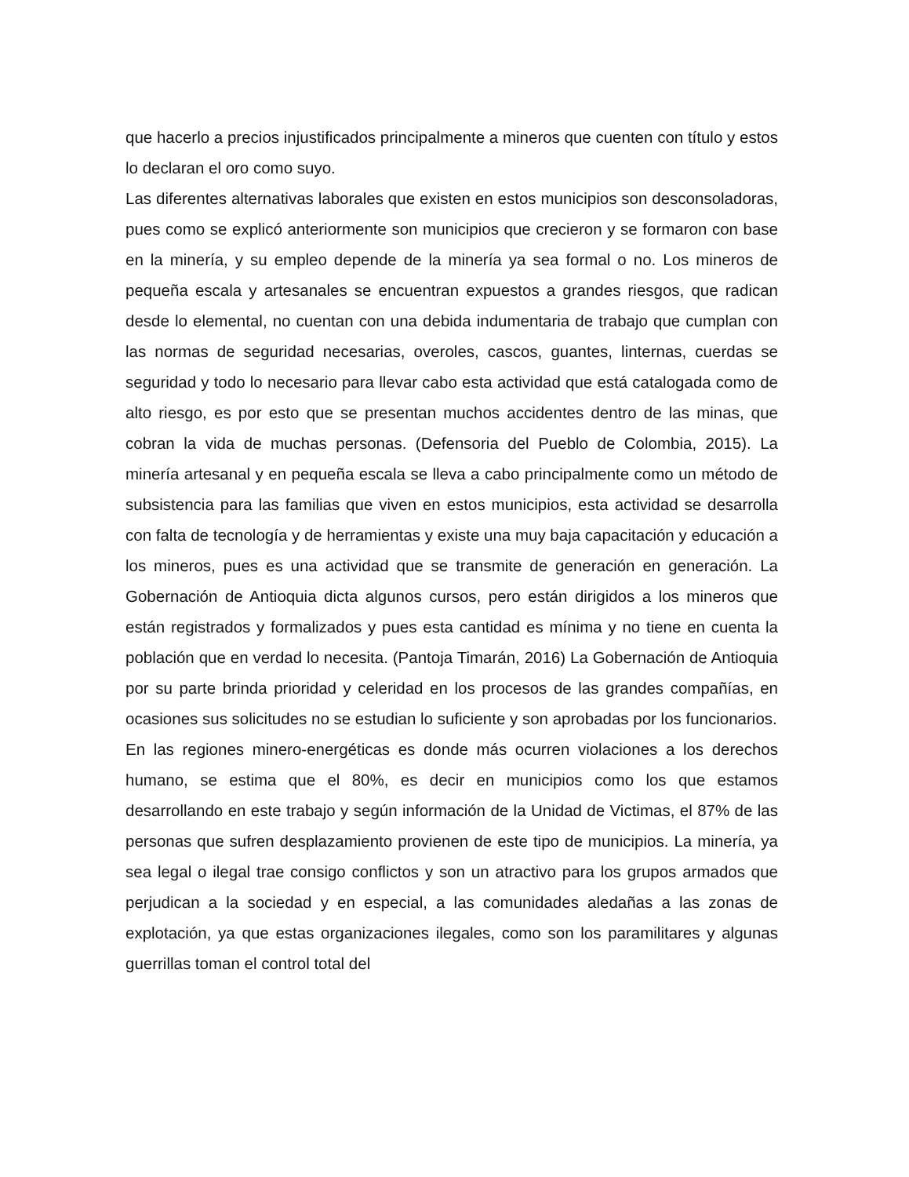que hacerlo a precios injustificados principalmente a mineros que cuenten con título y estos lo declaran el oro como suyo.
Las diferentes alternativas laborales que existen en estos municipios son desconsoladoras, pues como se explicó anteriormente son municipios que crecieron y se formaron con base en la minería, y su empleo depende de la minería ya sea formal o no. Los mineros de pequeña escala y artesanales se encuentran expuestos a grandes riesgos, que radican desde lo elemental, no cuentan con una debida indumentaria de trabajo que cumplan con las normas de seguridad necesarias, overoles, cascos, guantes, linternas, cuerdas se seguridad y todo lo necesario para llevar cabo esta actividad que está catalogada como de alto riesgo, es por esto que se presentan muchos accidentes dentro de las minas, que cobran la vida de muchas personas. (Defensoria del Pueblo de Colombia, 2015). La minería artesanal y en pequeña escala se lleva a cabo principalmente como un método de subsistencia para las familias que viven en estos municipios, esta actividad se desarrolla con falta de tecnología y de herramientas y existe una muy baja capacitación y educación a los mineros, pues es una actividad que se transmite de generación en generación. La Gobernación de Antioquia dicta algunos cursos, pero están dirigidos a los mineros que están registrados y formalizados y pues esta cantidad es mínima y no tiene en cuenta la población que en verdad lo necesita. (Pantoja Timarán, 2016) La Gobernación de Antioquia por su parte brinda prioridad y celeridad en los procesos de las grandes compañías, en ocasiones sus solicitudes no se estudian lo suficiente y son aprobadas por los funcionarios.
En las regiones minero-energéticas es donde más ocurren violaciones a los derechos humano, se estima que el 80%, es decir en municipios como los que estamos desarrollando en este trabajo y según información de la Unidad de Victimas, el 87% de las personas que sufren desplazamiento provienen de este tipo de municipios. La minería, ya sea legal o ilegal trae consigo conflictos y son un atractivo para los grupos armados que perjudican a la sociedad y en especial, a las comunidades aledañas a las zonas de explotación, ya que estas organizaciones ilegales, como son los paramilitares y algunas guerrillas toman el control total del